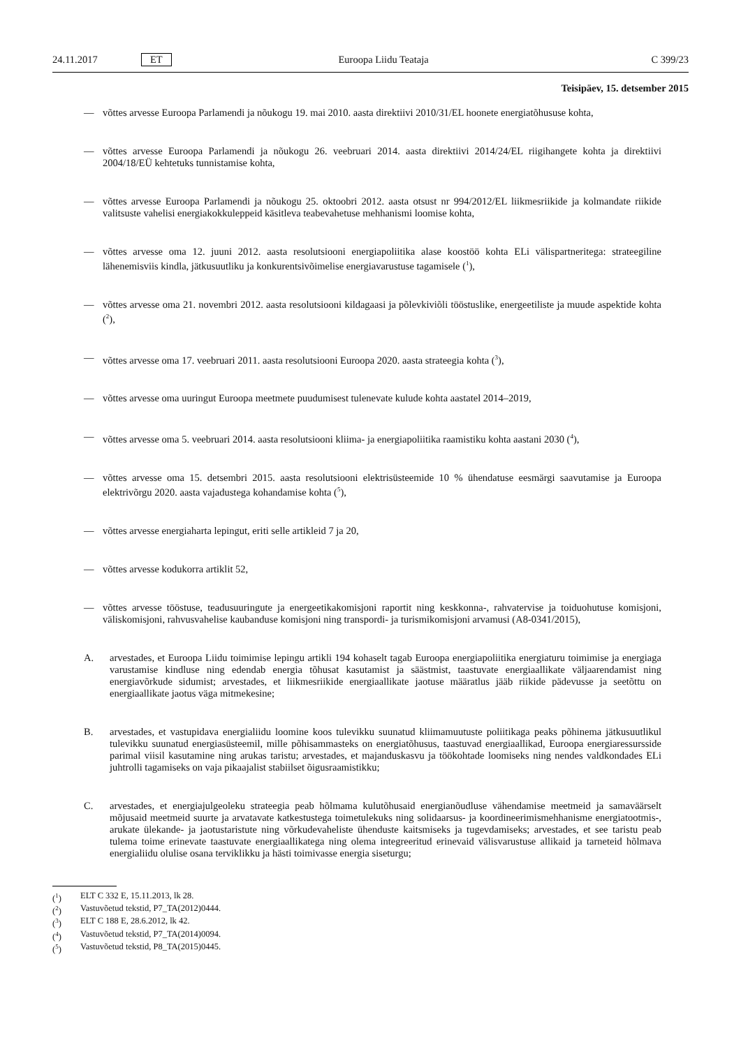24.11.2017 ET Euroopa Liidu Teataja C 399/23
Teisipäev, 15. detsember 2015
— võttes arvesse Euroopa Parlamendi ja nõukogu 19. mai 2010. aasta direktiivi 2010/31/EL hoonete energiatõhususe kohta,
— võttes arvesse Euroopa Parlamendi ja nõukogu 26. veebruari 2014. aasta direktiivi 2014/24/EL riigihangete kohta ja direktiivi 2004/18/EÜ kehtetuks tunnistamise kohta,
— võttes arvesse Euroopa Parlamendi ja nõukogu 25. oktoobri 2012. aasta otsust nr 994/2012/EL liikmesriikide ja kolmandate riikide valitsuste vahelisi energiakokkuleppeid käsitleva teabevahetuse mehhanismi loomise kohta,
— võttes arvesse oma 12. juuni 2012. aasta resolutsiooni energiapoliitika alase koostöö kohta ELi välispartneritega: strateegiline lähenemisviis kindla, jätkusuutliku ja konkurentsivõimelise energiavarustuse tagamisele (<sup>1</sup>),
— võttes arvesse oma 21. novembri 2012. aasta resolutsiooni kildagaasi ja põlevkiviõli tööstuslike, energeetiliste ja muude aspektide kohta (<sup>2</sup>),
— võttes arvesse oma 17. veebruari 2011. aasta resolutsiooni Euroopa 2020. aasta strateegia kohta (<sup>3</sup>),
— võttes arvesse oma uuringut Euroopa meetmete puudumisest tulenevate kulude kohta aastatel 2014–2019,
— võttes arvesse oma 5. veebruari 2014. aasta resolutsiooni kliima- ja energiapoliitika raamistiku kohta aastani 2030 (<sup>4</sup>),
— võttes arvesse oma 15. detsembri 2015. aasta resolutsiooni elektrisüsteemide 10 % ühendatuse eesmärgi saavutamise ja Euroopa elektrivõrgu 2020. aasta vajadustega kohandamise kohta (<sup>5</sup>),
— võttes arvesse energiaharta lepingut, eriti selle artikleid 7 ja 20,
— võttes arvesse kodukorra artiklit 52,
— võttes arvesse tööstuse, teadusuuringute ja energeetikakomisjoni raportit ning keskkonna-, rahvatervise ja toiduohutuse komisjoni, väliskomisjoni, rahvusvahelise kaubanduse komisjoni ning transpordi- ja turismikomisjoni arvamusi (A8-0341/2015),
A. arvestades, et Euroopa Liidu toimimise lepingu artikli 194 kohaselt tagab Euroopa energiapoliitika energiaturu toimimise ja energiaga varustamise kindluse ning edendab energia tõhusat kasutamist ja säästmist, taastuvate energiaallikate väljaarendamist ning energiavõrkude sidumist; arvestades, et liikmesriikide energiaallikate jaotuse määratlus jääb riikide pädevusse ja seetõttu on energiaallikate jaotus väga mitmekesine;
B. arvestades, et vastupidava energialiidu loomine koos tulevikku suunatud kliimamuutuste poliitikaga peaks põhinema jätkusuutlikul tulevikku suunatud energiasüsteemil, mille põhisammasteks on energiatõhusus, taastuvad energiaallikad, Euroopa energiaressursside parimal viisil kasutamine ning arukas taristu; arvestades, et majanduskasvu ja töökohtade loomiseks ning nendes valdkondades ELi juhtrolli tagamiseks on vaja pikaajalist stabiilset õigusraamistikku;
C. arvestades, et energiajulgeoleku strateegia peab hõlmama kulutõhusaid energianõudluse vähendamise meetmeid ja samaväärselt mõjusaid meetmeid suurte ja arvatavate katkestustega toimetulekuks ning solidaarsus- ja koordineerimismehhanisme energiatootmis-, arukate ülekande- ja jaotustaristute ning võrkudevaheliste ühenduste kaitsmiseks ja tugevdamiseks; arvestades, et see taristu peab tulema toime erinevate taastuvate energiaallikatega ning olema integreeritud erinevaid välisvarustuse allikaid ja tarneteid hõlmava energialiidu olulise osana terviklikku ja hästi toimivasse energia siseturgu;
(<sup>1</sup>) ELT C 332 E, 15.11.2013, lk 28.
(<sup>2</sup>) Vastuvõetud tekstid, P7_TA(2012)0444.
(<sup>3</sup>) ELT C 188 E, 28.6.2012, lk 42.
(<sup>4</sup>) Vastuvõetud tekstid, P7_TA(2014)0094.
(<sup>5</sup>) Vastuvõetud tekstid, P8_TA(2015)0445.